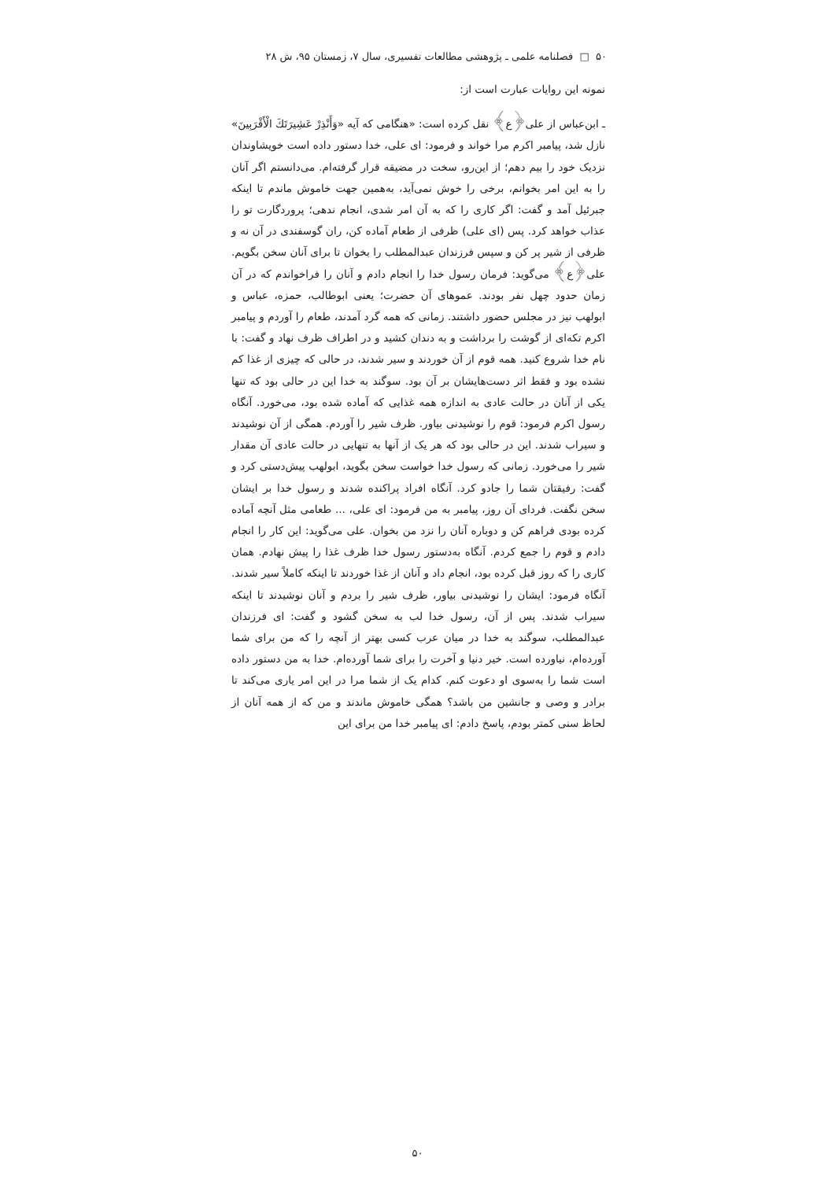۵۰ □ فصلنامه علمی ـ پژوهشی مطالعات تفسیری، سال ۷، زمستان ۹۵، ش ۲۸
نمونه این روایات عبارت است از:
ـ ابن‌عباس از علی﴿ع﴾ نقل کرده است: «هنگامی که آیه «وَأَنْذِرْ عَشِيرَتَكَ الْأَقْرَبِينَ» نازل شد، پیامبر اکرم مرا خواند و فرمود: ای علی، خدا دستور داده است خویشاوندان نزدیک خود را بیم دهم؛ از این‌رو، سخت در مضیقه قرار گرفته‌ام. می‌دانستم اگر آنان را به این امر بخوانم، برخی را خوش نمی‌آید، به‌همین جهت خاموش ماندم تا اینکه جبرئیل آمد و گفت: اگر کاری را که به آن امر شدی، انجام ندهی؛ پروردگارت تو را عذاب خواهد کرد. پس (ای علی) ظرفی از طعام آماده کن، ران گوسفندی در آن نه و ظرفی از شیر پر کن و سپس فرزندان عبدالمطلب را بخوان تا برای آنان سخن بگویم. علی﴿ع﴾ می‌گوید: فرمان رسول خدا را انجام دادم و آنان را فراخواندم که در آن زمان حدود چهل نفر بودند. عموهای آن حضرت؛ یعنی ابوطالب، حمزه، عباس و ابولهب نیز در مجلس حضور داشتند. زمانی که همه گرد آمدند، طعام را آوردم و پیامبر اکرم تکه‌ای از گوشت را برداشت و به دندان کشید و در اطراف ظرف نهاد و گفت: با نام خدا شروع کنید. همه قوم از آن خوردند و سیر شدند، در حالی که چیزی از غذا کم نشده بود و فقط اثر دست‌هایشان بر آن بود. سوگند به خدا این در حالی بود که تنها یکی از آنان در حالت عادی به اندازه همه غذایی که آماده شده بود، می‌خورد. آنگاه رسول اکرم فرمود: قوم را نوشیدنی بیاور. ظرف شیر را آوردم. همگی از آن نوشیدند و سیراب شدند. این در حالی بود که هر یک از آنها به تنهایی در حالت عادی آن مقدار شیر را می‌خورد. زمانی که رسول خدا خواست سخن بگوید، ابولهب پیش‌دستی کرد و گفت: رفیقتان شما را جادو کرد. آنگاه افراد پراکنده شدند و رسول خدا بر ایشان سخن نگفت. فردای آن روز، پیامبر به من فرمود: ای علی، ... طعامی مثل آنچه آماده کرده بودی فراهم کن و دوباره آنان را نزد من بخوان. علی می‌گوید: این کار را انجام دادم و قوم را جمع کردم. آنگاه به‌دستور رسول خدا ظرف غذا را پیش نهادم. همان کاری را که روز قبل کرده بود، انجام داد و آنان از غذا خوردند تا اینکه کاملاً سیر شدند. آنگاه فرمود: ایشان را نوشیدنی بیاور، ظرف شیر را بردم و آنان نوشیدند تا اینکه سیراب شدند. پس از آن، رسول خدا لب به سخن گشود و گفت: ای فرزندان عبدالمطلب، سوگند به خدا در میان عرب کسی بهتر از آنچه را که من برای شما آورده‌ام، نیاورده است. خیر دنیا و آخرت را برای شما آورده‌ام. خدا به من دستور داده است شما را به‌سوی او دعوت کنم. کدام یک از شما مرا در این امر یاری می‌کند تا برادر و وصی و جانشین من باشد؟ همگی خاموش ماندند و من که از همه آنان از لحاظ سنی کمتر بودم، پاسخ دادم: ای پیامبر خدا من برای این
۵۰